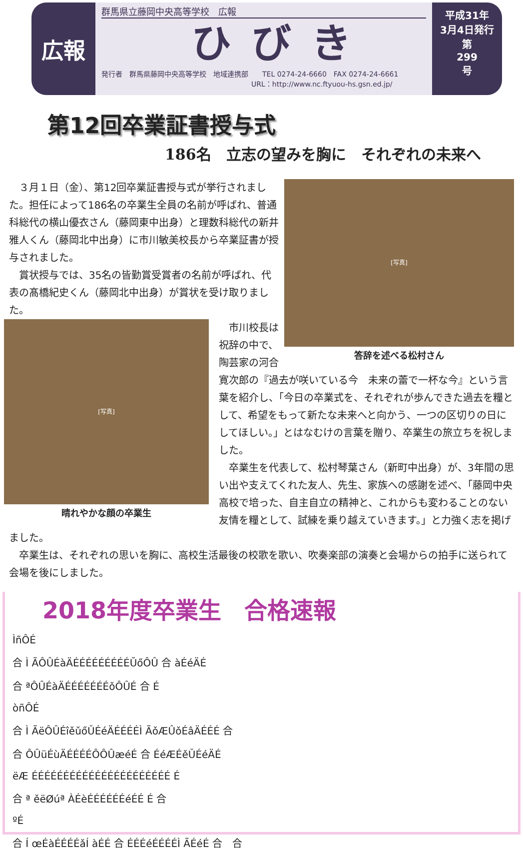広報
群馬県立藤岡中央高等学校　広報
ひびき
発行者　群馬県藤岡中央高等学校　地域連携部　　TEL 0274-24-6660　FAX 0274-24-6661
URL：http://www.nc.ftyuou-hs.gsn.ed.jp/
平成31年
3月4日発行
第
299
号
第12回卒業証書授与式
186名　立志の望みを胸に　それぞれの未来へ
[写真]
答辞を述べる松村さん
　３月１日（金）、第12回卒業証書授与式が挙行されました。担任によって186名の卒業生全員の名前が呼ばれ、普通科総代の横山優衣さん（藤岡東中出身）と理数科総代の新井雅人くん（藤岡北中出身）に市川敏美校長から卒業証書が授与されました。
　賞状授与では、35名の皆勤賞受賞者の名前が呼ばれ、代表の髙橋紀史くん（藤岡北中出身）が賞状を受け取りました。
[写真]
晴れやかな顔の卒業生
　市川校長は祝辞の中で、陶芸家の河合寛次郎の『過去が咲いている今　未来の蕾で一杯な今』という言葉を紹介し、「今日の卒業式を、それぞれが歩んできた過去を糧として、希望をもって新たな未来へと向かう、一つの区切りの日にしてほしい。」とはなむけの言葉を贈り、卒業生の旅立ちを祝しました。
　卒業生を代表して、松村琴葉さん（新町中出身）が、3年間の思い出や支えてくれた友人、先生、家族への感謝を述べ、「藤岡中央高校で培った、自主自立の精神と、これからも変わることのない友情を糧として、試練を乗り越えていきます。」と力強く志を掲げました。
　卒業生は、それぞれの思いを胸に、高校生活最後の校歌を歌い、吹奏楽部の演奏と会場からの拍手に送られて会場を後にしました。
2018年度卒業生　合格速報
ÌñÔÉ
合 Ì ÃÔÛÉàÄÉÉÉÉÉÉÉÉÉŬőÔÛ 合 àÉéÄÉ
合 ªÔÛÉàÄÉÉÉÉÉÉÉǒÔÛÉ 合 É
òñÔÉ
合 Ì ÃëÔÛÉîěǔőǓÉéÄÉÉÉÉÌ ÃǒÆÛǒÉâÄÉÉÉ 合
合 ÔÛüÉùÄÉÉÉÉÔÔÛæéÉ 合 ÉéÆÉěǓÉéÄÉ
ëÆ ÉÉÉÉÉÉÉÉÉÉÉÉÉÉÉÉÉÉÉÉÉÉ É
合 ª ěëØúª ÀÉèÉÉÉÉÉÉéÉÉ É 合
ºÉ
合 Í œÉàÉÉÉÉǎÍ àÉÉ 合 ÉÉÉéÉÉÉÉÌ ÃÉéÉ 合　合